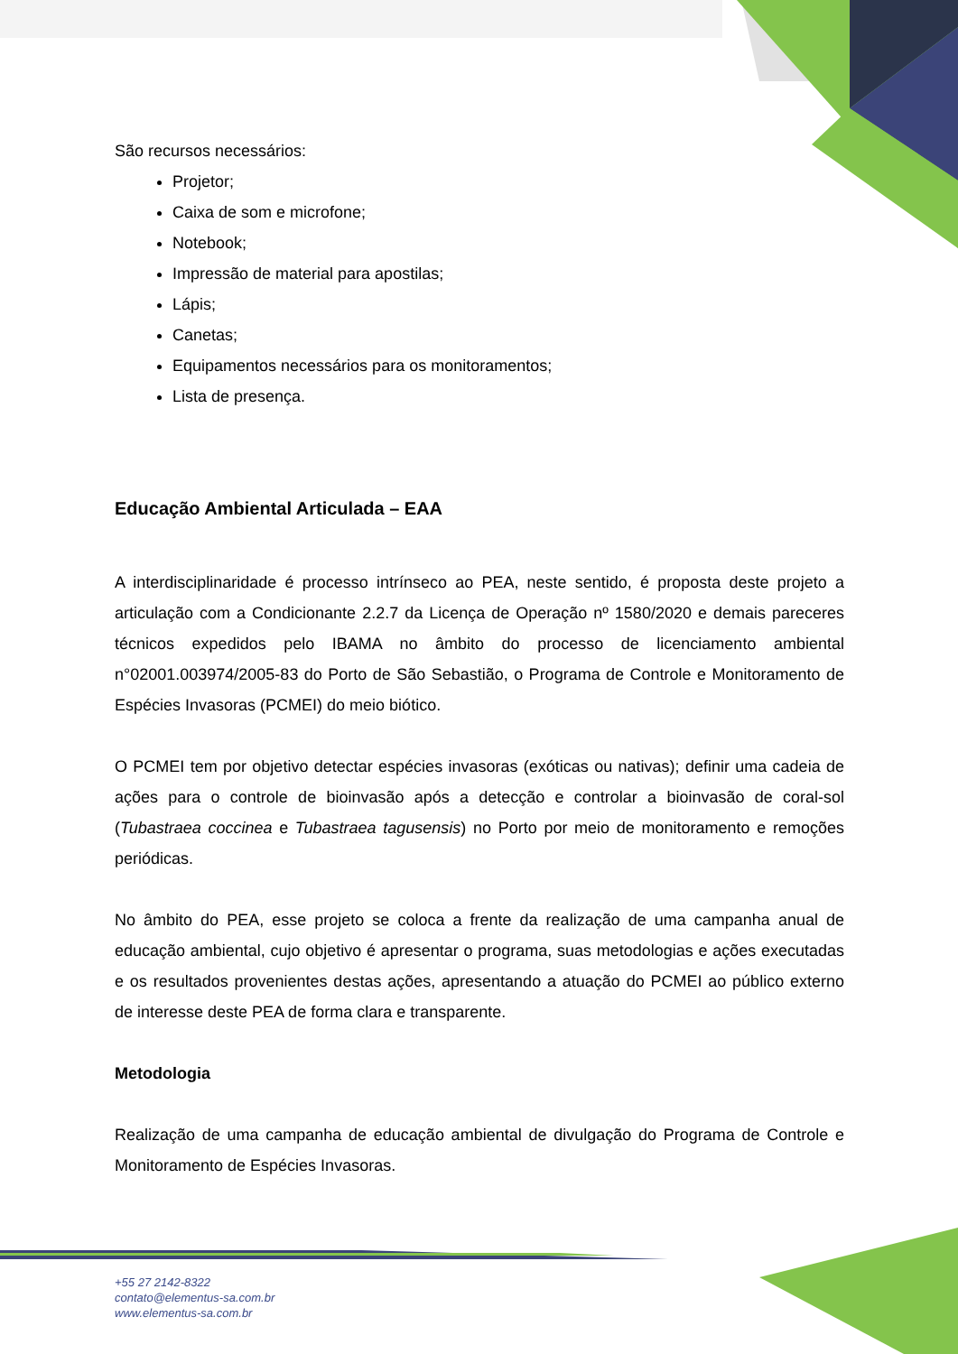São recursos necessários:
Projetor;
Caixa de som e microfone;
Notebook;
Impressão de material para apostilas;
Lápis;
Canetas;
Equipamentos necessários para os monitoramentos;
Lista de presença.
Educação Ambiental Articulada – EAA
A interdisciplinaridade é processo intrínseco ao PEA, neste sentido, é proposta deste projeto a articulação com a Condicionante 2.2.7 da Licença de Operação nº 1580/2020 e demais pareceres técnicos expedidos pelo IBAMA no âmbito do processo de licenciamento ambiental n°02001.003974/2005-83 do Porto de São Sebastião, o Programa de Controle e Monitoramento de Espécies Invasoras (PCMEI) do meio biótico.
O PCMEI tem por objetivo detectar espécies invasoras (exóticas ou nativas); definir uma cadeia de ações para o controle de bioinvasão após a detecção e controlar a bioinvasão de coral-sol (Tubastraea coccinea e Tubastraea tagusensis) no Porto por meio de monitoramento e remoções periódicas.
No âmbito do PEA, esse projeto se coloca a frente da realização de uma campanha anual de educação ambiental, cujo objetivo é apresentar o programa, suas metodologias e ações executadas e os resultados provenientes destas ações, apresentando a atuação do PCMEI ao público externo de interesse deste PEA de forma clara e transparente.
Metodologia
Realização de uma campanha de educação ambiental de divulgação do Programa de Controle e Monitoramento de Espécies Invasoras.
+55 27 2142-8322
contato@elementus-sa.com.br
www.elementus-sa.com.br